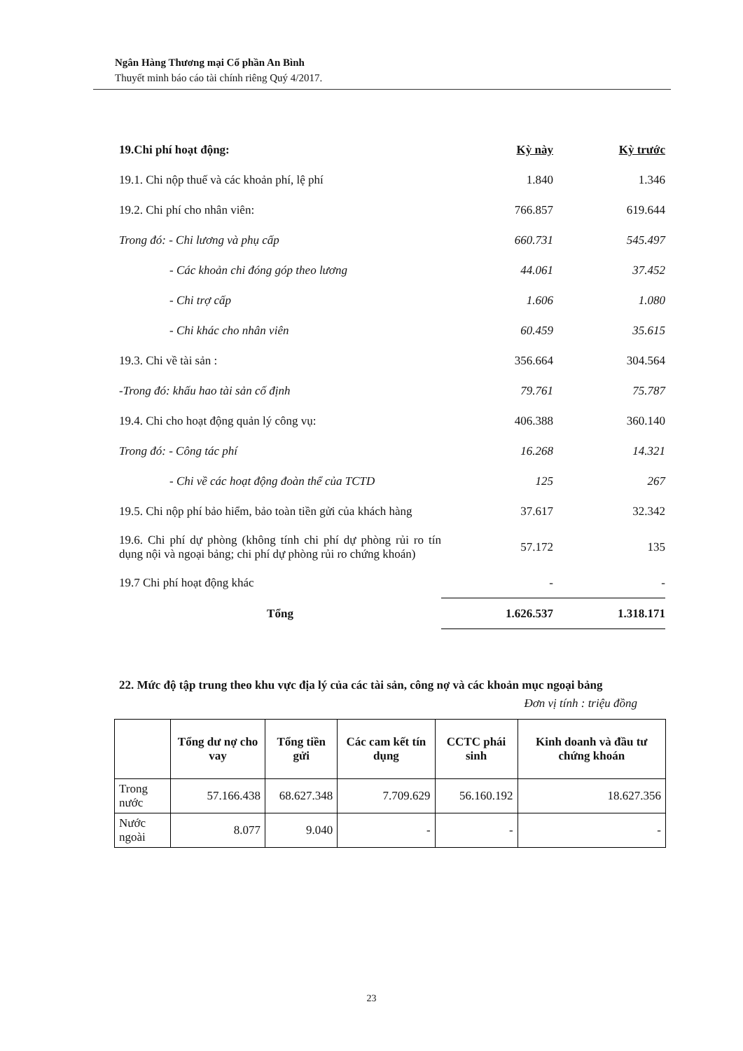Ngân Hàng Thương mại Cổ phần An Bình
Thuyết minh báo cáo tài chính riêng Quý 4/2017.
| 19.Chi phí hoạt động: | Kỳ này | Kỳ trước |
| 19.1. Chi nộp thuế và các khoản phí, lệ phí | 1.840 | 1.346 |
| 19.2. Chi phí cho nhân viên: | 766.857 | 619.644 |
| Trong đó: - Chi lương và phụ cấp | 660.731 | 545.497 |
| - Các khoản chi đóng góp theo lương | 44.061 | 37.452 |
| - Chi trợ cấp | 1.606 | 1.080 |
| - Chi khác cho nhân viên | 60.459 | 35.615 |
| 19.3. Chi về tài sản : | 356.664 | 304.564 |
| -Trong đó: khấu hao tài sản cố định | 79.761 | 75.787 |
| 19.4. Chi cho hoạt động quản lý công vụ: | 406.388 | 360.140 |
| Trong đó: - Công tác phí | 16.268 | 14.321 |
| - Chi về các hoạt động đoàn thể của TCTD | 125 | 267 |
| 19.5. Chi nộp phí bảo hiểm, bảo toàn tiền gửi của khách hàng | 37.617 | 32.342 |
| 19.6. Chi phí dự phòng (không tính chi phí dự phòng rủi ro tín dụng nội và ngoại bảng; chi phí dự phòng rủi ro chứng khoán) | 57.172 | 135 |
| 19.7 Chi phí hoạt động khác | - | - |
| Tổng | 1.626.537 | 1.318.171 |
22. Mức độ tập trung theo khu vực địa lý của các tài sản, công nợ và các khoản mục ngoại bảng
Đơn vị tính : triệu đồng
| | Tổng dư nợ cho vay | Tổng tiền gửi | Các cam kết tín dụng | CCTC phái sinh | Kinh doanh và đầu tư chứng khoán |
| --- | --- | --- | --- | --- | --- |
| Trong nước | 57.166.438 | 68.627.348 | 7.709.629 | 56.160.192 | 18.627.356 |
| Nước ngoài | 8.077 | 9.040 | - | - | - |
23